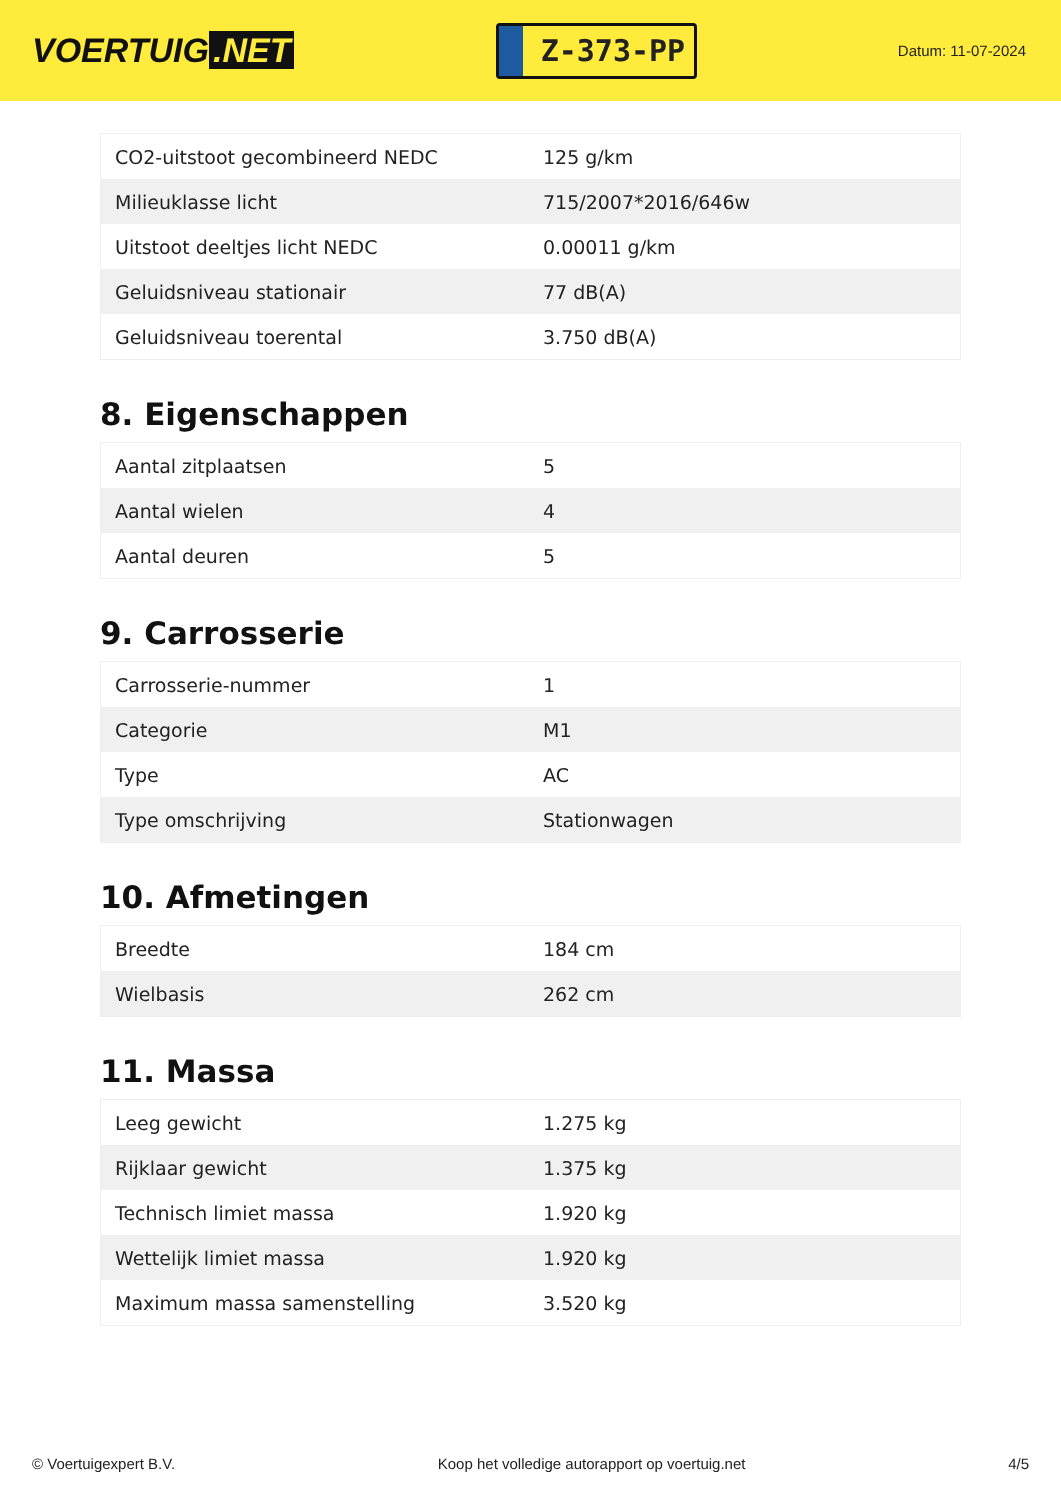VOERTUIG.NET
Z-373-PP
Datum: 11-07-2024
| CO2-uitstoot gecombineerd NEDC | 125 g/km |
| Milieuklasse licht | 715/2007*2016/646w |
| Uitstoot deeltjes licht NEDC | 0.00011 g/km |
| Geluidsniveau stationair | 77 dB(A) |
| Geluidsniveau toerental | 3.750 dB(A) |
8. Eigenschappen
| Aantal zitplaatsen | 5 |
| Aantal wielen | 4 |
| Aantal deuren | 5 |
9. Carrosserie
| Carrosserie-nummer | 1 |
| Categorie | M1 |
| Type | AC |
| Type omschrijving | Stationwagen |
10. Afmetingen
| Breedte | 184 cm |
| Wielbasis | 262 cm |
11. Massa
| Leeg gewicht | 1.275 kg |
| Rijklaar gewicht | 1.375 kg |
| Technisch limiet massa | 1.920 kg |
| Wettelijk limiet massa | 1.920 kg |
| Maximum massa samenstelling | 3.520 kg |
© Voertuigexpert B.V. Koop het volledige autorapport op voertuig.net 4/5